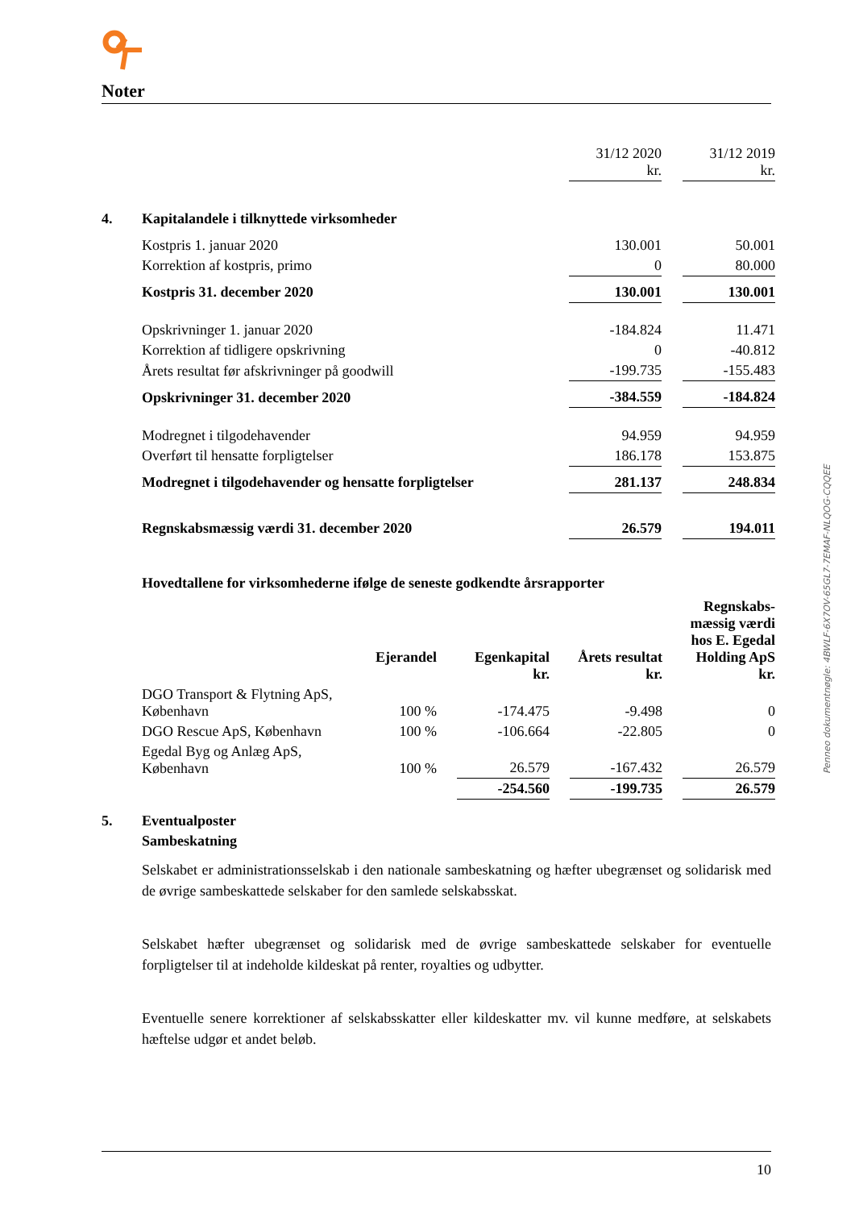Noter
| | | 31/12 2020 kr. | | 31/12 2019 kr. |
| 4. | Kapitalandele i tilknyttede virksomheder | | | |
| | Kostpris 1. januar 2020 | 130.001 | | 50.001 |
| | Korrektion af kostpris, primo | 0 | | 80.000 |
| | Kostpris 31. december 2020 | 130.001 | | 130.001 |
| | Opskrivninger 1. januar 2020 | -184.824 | | 11.471 |
| | Korrektion af tidligere opskrivning | 0 | | -40.812 |
| | Årets resultat før afskrivninger på goodwill | -199.735 | | -155.483 |
| | Opskrivninger 31. december 2020 | -384.559 | | -184.824 |
| | Modregnet i tilgodehavender | 94.959 | | 94.959 |
| | Overført til hensatte forpligtelser | 186.178 | | 153.875 |
| | Modregnet i tilgodehavender og hensatte forpligtelser | 281.137 | | 248.834 |
| | Regnskabsmæssig værdi 31. december 2020 | 26.579 | | 194.011 |
Hovedtallene for virksomhederne ifølge de seneste godkendte årsrapporter
| | Ejerandel | | Egenkapital kr. | | Årets resultat kr. | | Regnskabs- mæssig værdi hos E. Egedal Holding ApS kr. |
| --- | --- | --- | --- | --- | --- | --- | --- |
| DGO Transport & Flytning ApS, København | 100 % | | -174.475 | | -9.498 | | 0 |
| DGO Rescue ApS, København | 100 % | | -106.664 | | -22.805 | | 0 |
| Egedal Byg og Anlæg ApS, København | 100 % | | 26.579 | | -167.432 | | 26.579 |
| | | | -254.560 | | -199.735 | | 26.579 |
5. Eventualposter
Sambeskatning
Selskabet er administrationsselskab i den nationale sambeskatning og hæfter ubegrænset og solidarisk med de øvrige sambeskattede selskaber for den samlede selskabsskat.
Selskabet hæfter ubegrænset og solidarisk med de øvrige sambeskattede selskaber for eventuelle forpligtelser til at indeholde kildeskat på renter, royalties og udbytter.
Eventuelle senere korrektioner af selskabsskatter eller kildeskatter mv. vil kunne medføre, at selskabets hæftelse udgør et andet beløb.
Penneo dokumentnøgle: 4BWLF-6X7OV-65GL7-7EMAF-NLQOG-CQQEE
10